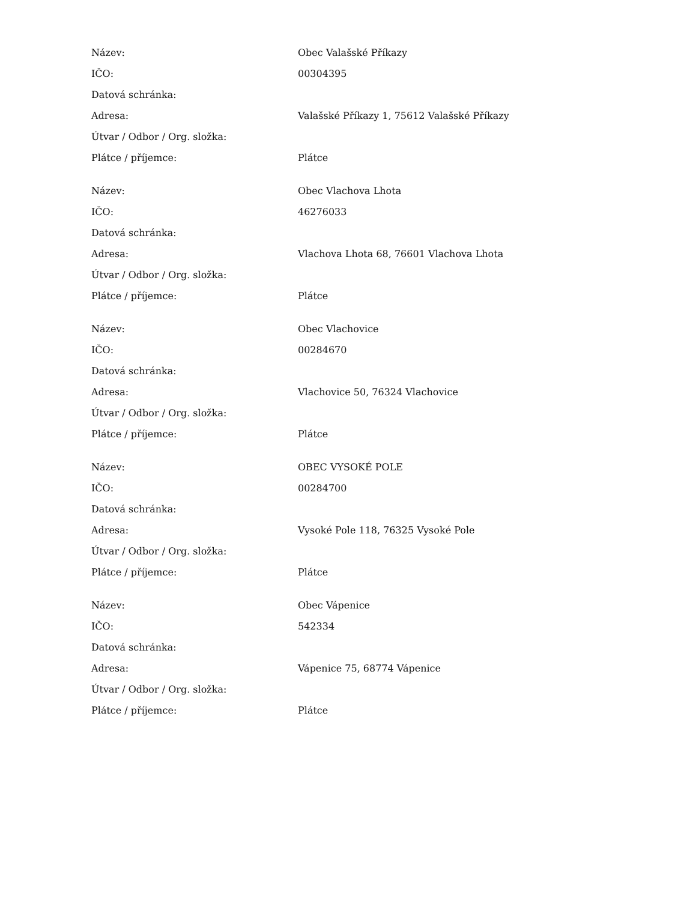| Název: | Obec Valašské Příkazy |
| IČO: | 00304395 |
| Datová schránka: | |
| Adresa: | Valašské Příkazy 1, 75612 Valašské Příkazy |
| Útvar / Odbor / Org. složka: | |
| Plátce / příjemce: | Plátce |
| Název: | Obec Vlachova Lhota |
| IČO: | 46276033 |
| Datová schránka: | |
| Adresa: | Vlachova Lhota 68, 76601 Vlachova Lhota |
| Útvar / Odbor / Org. složka: | |
| Plátce / příjemce: | Plátce |
| Název: | Obec Vlachovice |
| IČO: | 00284670 |
| Datová schránka: | |
| Adresa: | Vlachovice 50, 76324 Vlachovice |
| Útvar / Odbor / Org. složka: | |
| Plátce / příjemce: | Plátce |
| Název: | OBEC VYSOKÉ POLE |
| IČO: | 00284700 |
| Datová schránka: | |
| Adresa: | Vysoké Pole 118, 76325 Vysoké Pole |
| Útvar / Odbor / Org. složka: | |
| Plátce / příjemce: | Plátce |
| Název: | Obec Vápenice |
| IČO: | 542334 |
| Datová schránka: | |
| Adresa: | Vápenice 75, 68774 Vápenice |
| Útvar / Odbor / Org. složka: | |
| Plátce / příjemce: | Plátce |